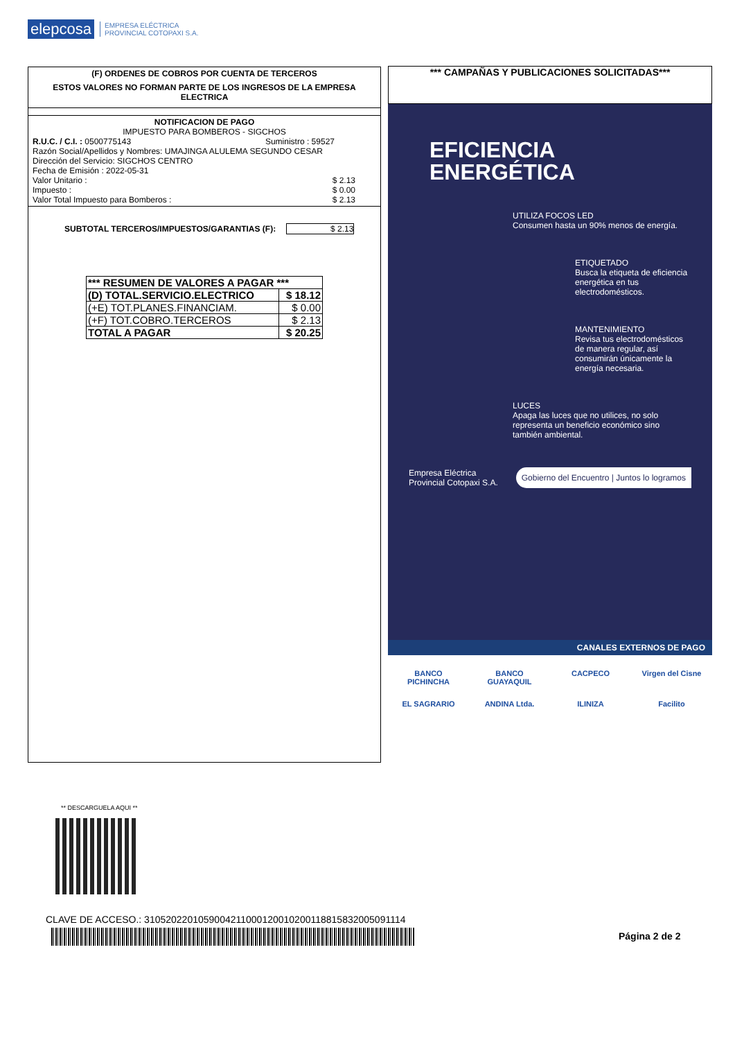elepcosa EMPRESA ELÉCTRICA
PROVINCIAL COTOPAXI S.A.
(F) ORDENES DE COBROS POR CUENTA DE TERCEROS
ESTOS VALORES NO FORMAN PARTE DE LOS INGRESOS DE LA EMPRESA ELECTRICA
NOTIFICACION DE PAGO
IMPUESTO PARA BOMBEROS - SIGCHOS
R.U.C. / C.I. : 0500775143 Suministro : 59527
Razón Social/Apellidos y Nombres: UMAJINGA ALULEMA SEGUNDO CESAR
Dirección del Servicio: SIGCHOS CENTRO
Fecha de Emisión : 2022-05-31
Valor Unitario : $ 2.13
Impuesto : $ 0.00
Valor Total Impuesto para Bomberos : $ 2.13
SUBTOTAL TERCEROS/IMPUESTOS/GARANTIAS (F): $ 2.13
| *** RESUMEN DE VALORES A PAGAR *** | |
| --- | --- |
| (D) TOTAL.SERVICIO.ELECTRICO | $ 18.12 |
| (+E) TOT.PLANES.FINANCIAM. | $ 0.00 |
| (+F) TOT.COBRO.TERCEROS | $ 2.13 |
| TOTAL A PAGAR | $ 20.25 |
*** CAMPAÑAS Y PUBLICACIONES SOLICITADAS***
EFICIENCIA
ENERGÉTICA
UTILIZA FOCOS LED
Consumen hasta un 90% menos de energía.
ETIQUETADO
Busca la etiqueta de eficiencia energética en tus electrodomésticos.
MANTENIMIENTO
Revisa tus electrodomésticos de manera regular, así consumirán únicamente la energía necesaria.
LUCES
Apaga las luces que no utilices, no solo representa un beneficio económico sino también ambiental.
Empresa Eléctrica
Provincial Cotopaxi S.A. Gobierno del Encuentro | Juntos lo logramos
CANALES EXTERNOS DE PAGO
BANCO PICHINCHA BANCO GUAYAQUIL CACPECO Virgen del Cisne EL SAGRARIO ANDINA Ltda. ILINIZA Facilito
** DESCARGUELA AQUI **
CLAVE DE ACCESO.: 3105202201059004211000120010200118815832005091114
Página 2 de 2